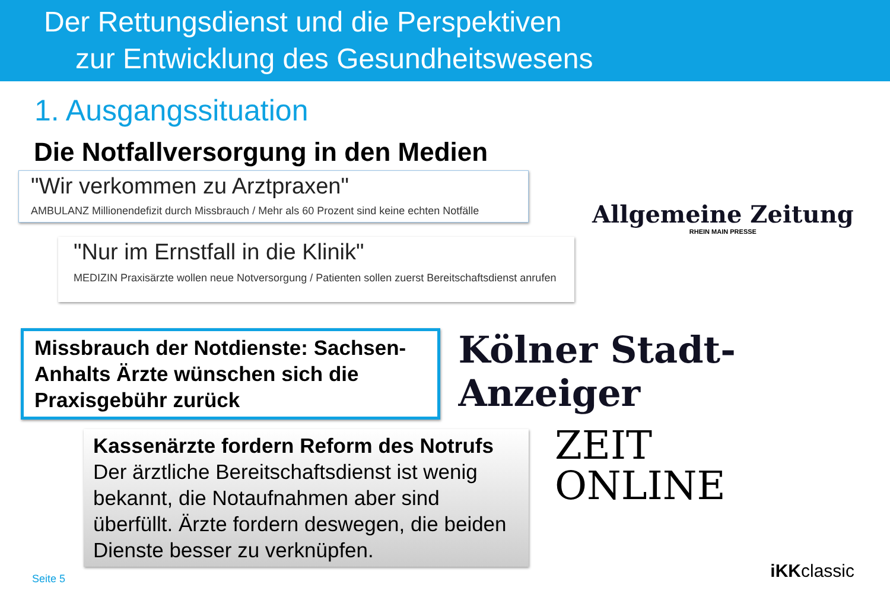Der Rettungsdienst und die Perspektiven
zur Entwicklung des Gesundheitswesens
1. Ausgangssituation
Die Notfallversorgung in den Medien
"Wir verkommen zu Arztpraxen"
AMBULANZ Millionendefizit durch Missbrauch / Mehr als 60 Prozent sind keine echten Notfälle
"Nur im Ernstfall in die Klinik"
MEDIZIN Praxisärzte wollen neue Notversorgung / Patienten sollen zuerst Bereitschaftsdienst anrufen
Allgemeine Zeitung
RHEIN MAIN PRESSE
Missbrauch der Notdienste: Sachsen-Anhalts Ärzte wünschen sich die Praxisgebühr zurück
Kölner Stadt-Anzeiger
Kassenärzte fordern Reform des Notrufs
Der ärztliche Bereitschaftsdienst ist wenig bekannt, die Notaufnahmen aber sind überfüllt. Ärzte fordern deswegen, die beiden Dienste besser zu verknüpfen.
ZEIT
ONLINE
Seite 5
iKKclassic